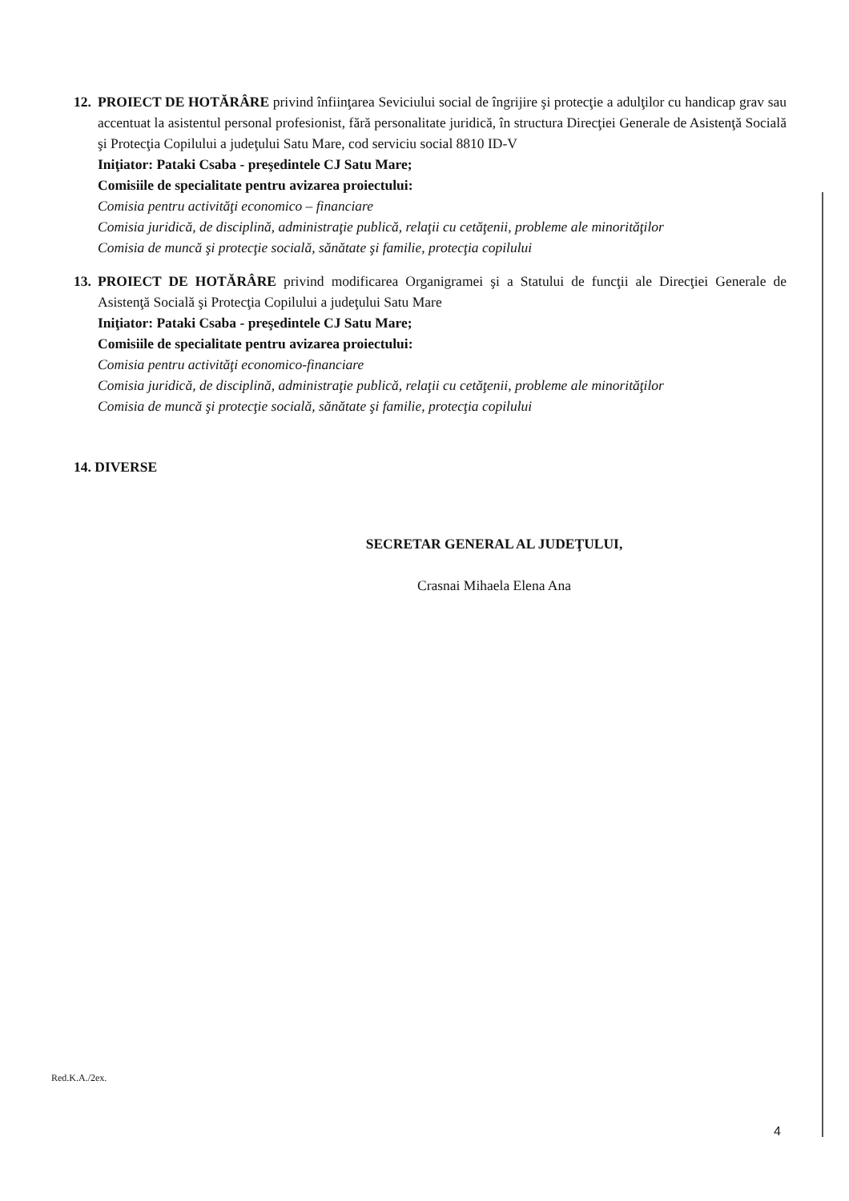12.
PROIECT DE HOTĂRÂRE privind înfiinţarea Seviciului social de îngrijire şi protecţie a adulţilor cu handicap grav sau accentuat la asistentul personal profesionist, fără personalitate juridică, în structura Direcţiei Generale de Asistenţă Socială şi Protecţia Copilului a judeţului Satu Mare, cod serviciu social 8810 ID-V
Iniţiator: Pataki Csaba - preşedintele CJ Satu Mare;
Comisiile de specialitate pentru avizarea proiectului:
Comisia pentru activităţi economico – financiare
Comisia juridică, de disciplină, administraţie publică, relaţii cu cetăţenii, probleme ale minorităţilor
Comisia de muncă şi protecţie socială, sănătate şi familie, protecţia copilului
13.
PROIECT DE HOTĂRÂRE privind modificarea Organigramei şi a Statului de funcţii ale Direcţiei Generale de Asistenţă Socială şi Protecţia Copilului a judeţului Satu Mare
Iniţiator: Pataki Csaba - preşedintele CJ Satu Mare;
Comisiile de specialitate pentru avizarea proiectului:
Comisia pentru activităţi economico-financiare
Comisia juridică, de disciplină, administraţie publică, relaţii cu cetăţenii, probleme ale minorităţilor
Comisia de muncă şi protecţie socială, sănătate şi familie, protecţia copilului
14. DIVERSE
SECRETAR GENERAL AL JUDEŢULUI,
Crasnai Mihaela Elena Ana
Red.K.A./2ex.
4